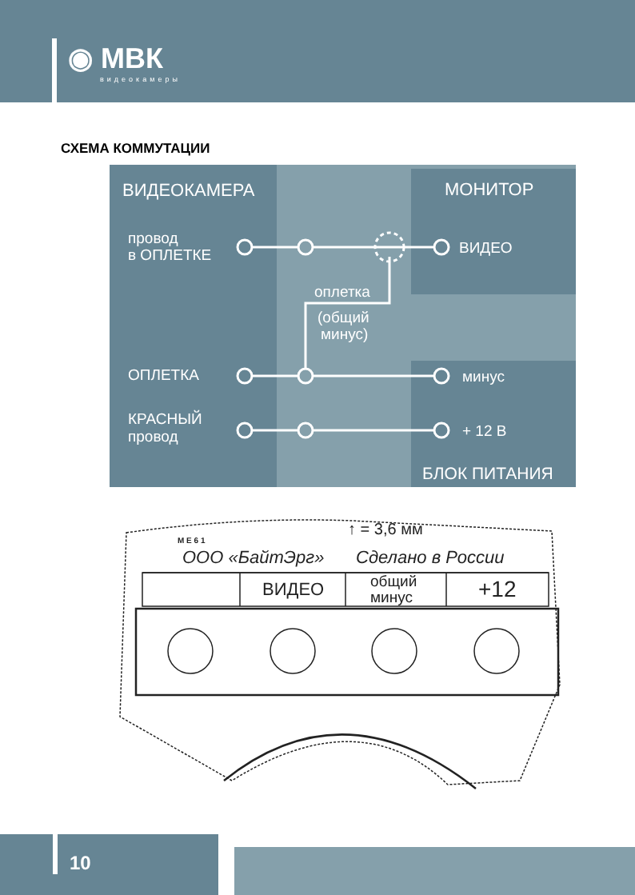◉ МВК
видеокамеры
СХЕМА КОММУТАЦИИ
ВИДЕОКАМЕРА
МОНИТОР
провод
в ОПЛЕТКЕ
ВИДЕО
оплетка
(общий
минус)
ОПЛЕТКА
минус
КРАСНЫЙ
провод
+ 12 В
БЛОК ПИТАНИЯ
↑ = 3,6 мм
М Е 6 1
ООО «БайтЭрг»
Сделано в России
ВИДЕО
общий
минус
+12
10